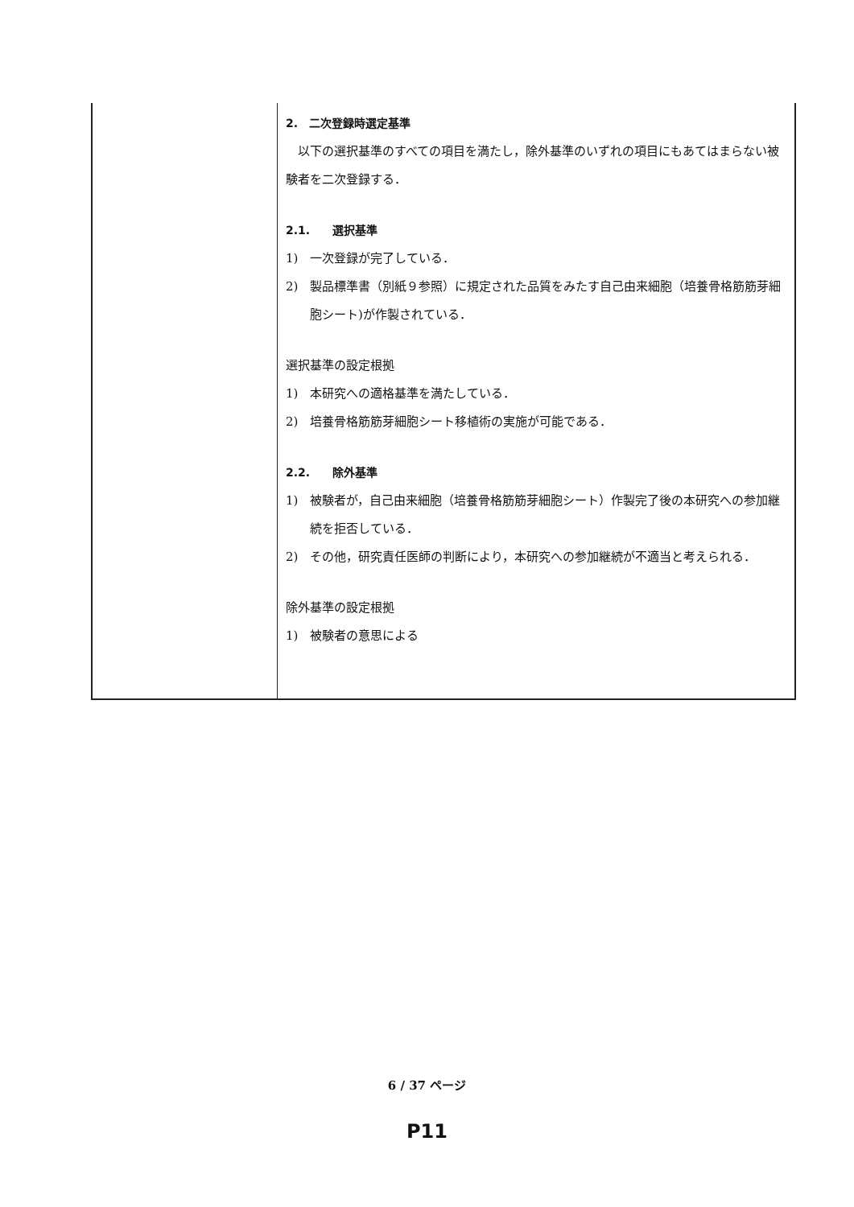| | 2. 二次登録時選定基準 以下の選択基準のすべての項目を満たし，除外基準のいずれの項目にもあてはまらない被験者を二次登録する． 2.1. 選択基準 1) 一次登録が完了している． 2) 製品標準書（別紙９参照）に規定された品質をみたす自己由来細胞（培養骨格筋筋芽細胞シート)が作製されている． 選択基準の設定根拠 1) 本研究への適格基準を満たしている． 2) 培養骨格筋筋芽細胞シート移植術の実施が可能である． 2.2. 除外基準 1) 被験者が，自己由来細胞（培養骨格筋筋芽細胞シート）作製完了後の本研究への参加継続を拒否している． 2) その他，研究責任医師の判断により，本研究への参加継続が不適当と考えられる． 除外基準の設定根拠 1) 被験者の意思による |
6 / 37 ページ
P11